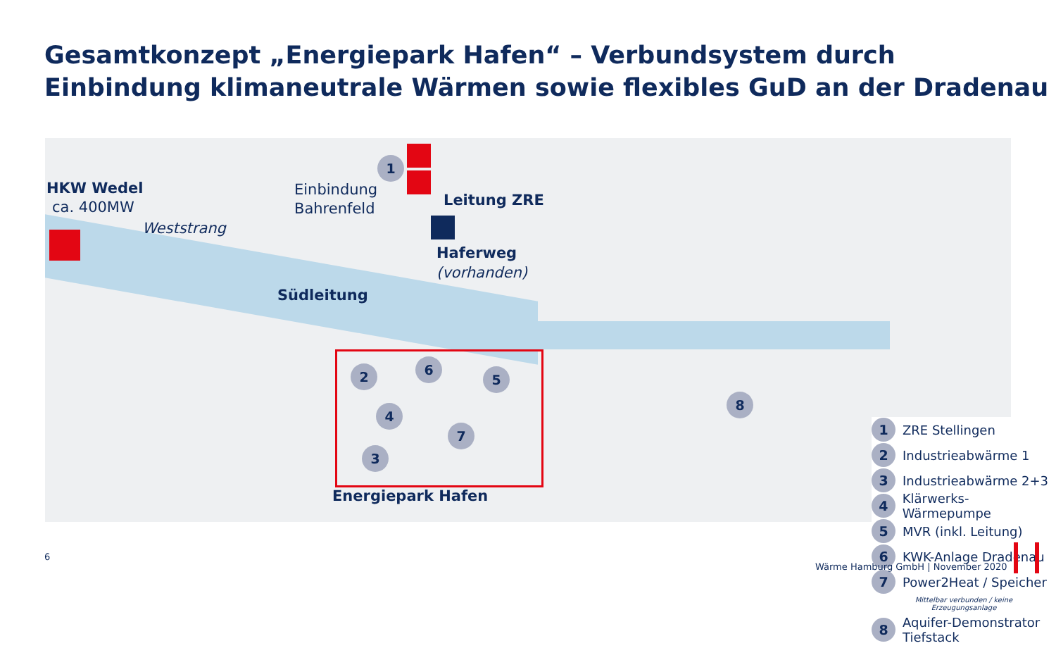Gesamtkonzept „Energiepark Hafen“ – Verbundsystem durch
Einbindung klimaneutrale Wärmen sowie flexibles GuD an der Dradenau
HKW Wedel
ca. 400MW
Weststrang
Einbindung
Bahrenfeld
Leitung ZRE
Haferweg
(vorhanden)
Südleitung
Energiepark Hafen
1
2
3
4
5
6
7
8
1
ZRE Stellingen
2
Industrieabwärme 1
3
Industrieabwärme 2+3
4
Klärwerks-Wärmepumpe
5
MVR (inkl. Leitung)
6
KWK-Anlage Dradenau
7
Power2Heat / Speicher
Mittelbar verbunden / keine
Erzeugungsanlage
8
Aquifer-Demonstrator
Tiefstack
6
Wärme Hamburg GmbH | November 2020